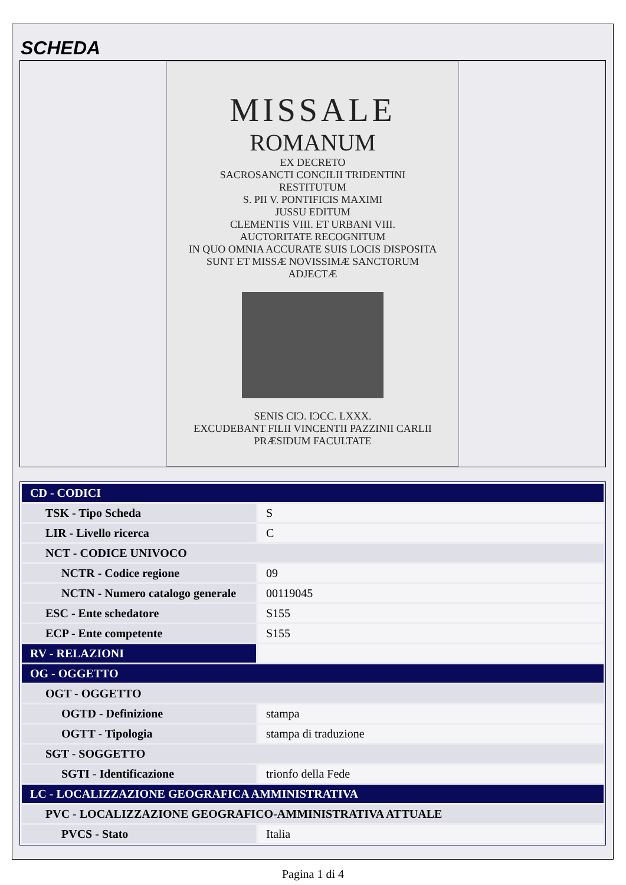SCHEDA
MISSALE
ROMANUM
EX DECRETO
SACROSANCTI CONCILII TRIDENTINI
RESTITUTUM
S. PII V. PONTIFICIS MAXIMI
JUSSU EDITUM
CLEMENTIS VIII. ET URBANI VIII.
AUCTORITATE RECOGNITUM
IN QUO OMNIA ACCURATE SUIS LOCIS DISPOSITA SUNT ET MISSÆ NOVISSIMÆ SANCTORUM ADJECTÆ
SENIS CIƆ. IƆCC. LXXX.
EXCUDEBANT FILII VINCENTII PAZZINII CARLII
PRÆSIDUM FACULTATE
| CD - CODICI | |
| TSK - Tipo Scheda | S |
| LIR - Livello ricerca | C |
| NCT - CODICE UNIVOCO | |
| NCTR - Codice regione | 09 |
| NCTN - Numero catalogo generale | 00119045 |
| ESC - Ente schedatore | S155 |
| ECP - Ente competente | S155 |
| RV - RELAZIONI | |
| OG - OGGETTO | |
| OGT - OGGETTO | |
| OGTD - Definizione | stampa |
| OGTT - Tipologia | stampa di traduzione |
| SGT - SOGGETTO | |
| SGTI - Identificazione | trionfo della Fede |
| LC - LOCALIZZAZIONE GEOGRAFICA AMMINISTRATIVA | |
| PVC - LOCALIZZAZIONE GEOGRAFICO-AMMINISTRATIVA ATTUALE | |
| PVCS - Stato | Italia |
Pagina 1 di 4